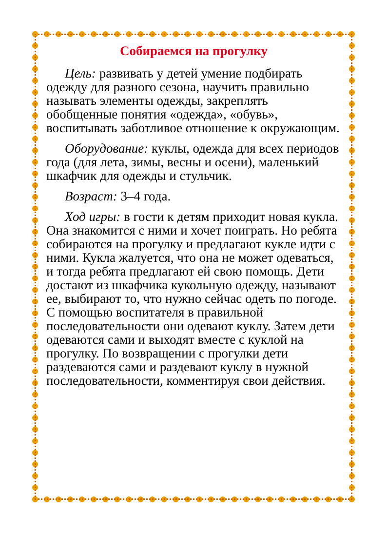Собираемся на прогулку
Цель: развивать у детей умение подбирать одежду для разного сезона, научить правильно называть элементы одежды, закреплять обобщенные понятия «одежда», «обувь», воспитывать заботливое отношение к окружающим.
Оборудование: куклы, одежда для всех периодов года (для лета, зимы, весны и осени), маленький шкафчик для одежды и стульчик.
Возраст: 3–4 года.
Ход игры: в гости к детям приходит новая кукла. Она знакомится с ними и хочет поиграть. Но ребята собираются на прогулку и предлагают кукле идти с ними. Кукла жалуется, что она не может одеваться, и тогда ребята предлагают ей свою помощь. Дети достают из шкафчика кукольную одежду, называют ее, выбирают то, что нужно сейчас одеть по погоде. С помощью воспитателя в правильной последовательности они одевают куклу. Затем дети одеваются сами и выходят вместе с куклой на прогулку. По возвращении с прогулки дети раздеваются сами и раздевают куклу в нужной последовательности, комментируя свои действия.